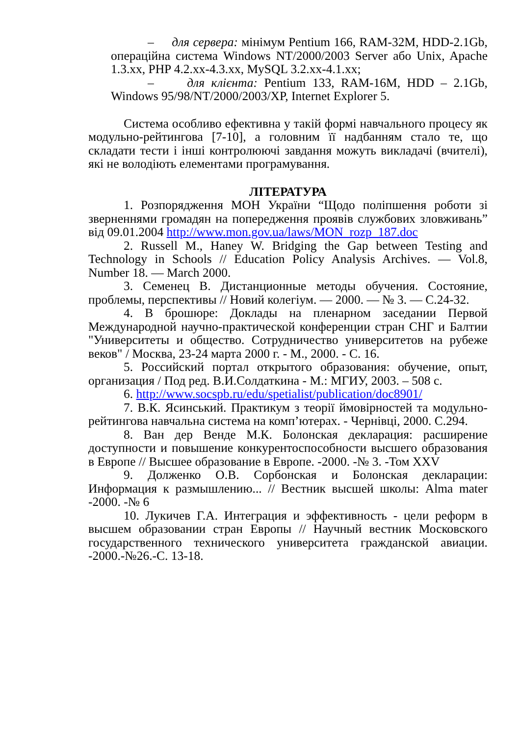– для сервера: мінімум Pentium 166, RAM-32M, HDD-2.1Gb, операційна система Windows NT/2000/2003 Server або Unix, Apache 1.3.xx, PHP 4.2.xx-4.3.xx, MySQL 3.2.xx-4.1.xx;
– для клієнта: Pentium 133, RAM-16M, HDD – 2.1Gb, Windows 95/98/NT/2000/2003/XP, Internet Explorer 5.
Система особливо ефективна у такій формі навчального процесу як модульно-рейтингова [7-10], а головним її надбанням стало те, що складати тести і інші контролюючі завдання можуть викладачі (вчителі), які не володіють елементами програмування.
ЛІТЕРАТУРА
1. Розпорядження МОН України “Щодо поліпшення роботи зі зверненнями громадян на попередження проявів службових зловживань” від 09.01.2004 http://www.mon.gov.ua/laws/MON_rozp_187.doc
2. Russell M., Haney W. Bridging the Gap between Testing and Technology in Schools // Education Policy Analysis Archives. — Vol.8, Number 18. — March 2000.
3. Семенец В. Дистанционные методы обучения. Состояние, проблемы, перспективы // Новий колегіум. — 2000. — № 3. — С.24-32.
4. В брошюре: Доклады на пленарном заседании Первой Международной научно-практической конференции стран СНГ и Балтии "Университеты и общество. Сотрудничество университетов на рубеже веков" / Москва, 23-24 марта 2000 г. - М., 2000. - С. 16.
5. Российский портал открытого образования: обучение, опыт, организация / Под ред. В.И.Солдаткина - М.: МГИУ, 2003. – 508 с.
6. http://www.socspb.ru/edu/spetialist/publication/doc8901/
7. В.К. Ясинський. Практикум з теорії ймовірностей та модульно-рейтингова навчальна система на комп’ютерах. - Чернівці, 2000. С.294.
8. Ван дер Венде М.К. Болонская декларация: расширение доступности и повышение конкурентоспособности высшего образования в Европе // Высшее образование в Европе. -2000. -№ 3. -Том XXV
9. Долженко О.В. Сорбонская и Болонская декларации: Информация к размышлению... // Вестник высшей школы: Alma mater -2000. -№ 6
10. Лукичев Г.А. Интеграция и эффективность - цели реформ в высшем образовании стран Европы // Научный вестник Московского государственного технического университета гражданской авиации. -2000.-№26.-С. 13-18.